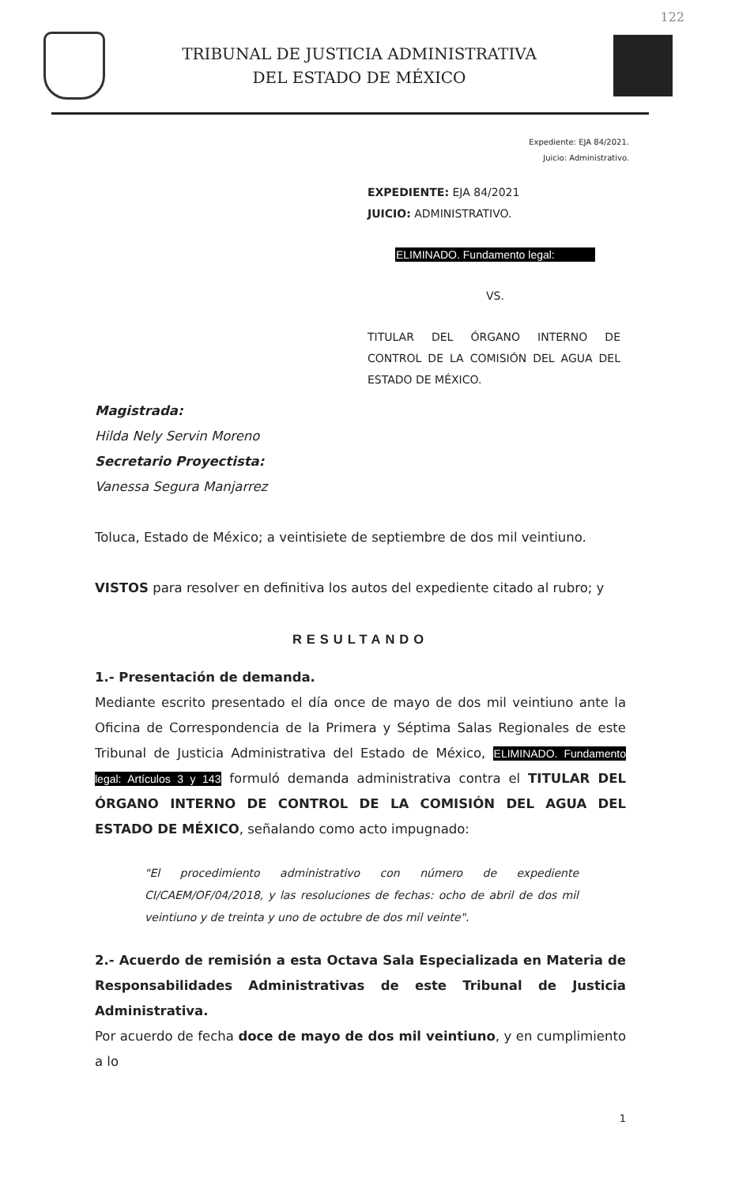122
TRIBUNAL DE JUSTICIA ADMINISTRATIVA
DEL ESTADO DE MÉXICO
Expediente: EJA 84/2021.
Juicio: Administrativo.
EXPEDIENTE: EJA 84/2021
JUICIO: ADMINISTRATIVO.
ELIMINADO. Fundamento legal:
VS.
TITULAR DEL ÓRGANO INTERNO DE CONTROL DE LA COMISIÓN DEL AGUA DEL ESTADO DE MÉXICO.
Magistrada:
Hilda Nely Servin Moreno
Secretario Proyectista:
Vanessa Segura Manjarrez
Toluca, Estado de México; a veintisiete de septiembre de dos mil veintiuno.
VISTOS para resolver en definitiva los autos del expediente citado al rubro; y
RESULTANDO
1.- Presentación de demanda.
Mediante escrito presentado el día once de mayo de dos mil veintiuno ante la Oficina de Correspondencia de la Primera y Séptima Salas Regionales de este Tribunal de Justicia Administrativa del Estado de México, ELIMINADO. Fundamento legal: Artículos 3 y 143 formuló demanda administrativa contra el TITULAR DEL ÓRGANO INTERNO DE CONTROL DE LA COMISIÓN DEL AGUA DEL ESTADO DE MÉXICO, señalando como acto impugnado:
"El procedimiento administrativo con número de expediente CI/CAEM/OF/04/2018, y las resoluciones de fechas: ocho de abril de dos mil veintiuno y de treinta y uno de octubre de dos mil veinte".
2.- Acuerdo de remisión a esta Octava Sala Especializada en Materia de Responsabilidades Administrativas de este Tribunal de Justicia Administrativa.
Por acuerdo de fecha doce de mayo de dos mil veintiuno, y en cumplimiento a lo
1